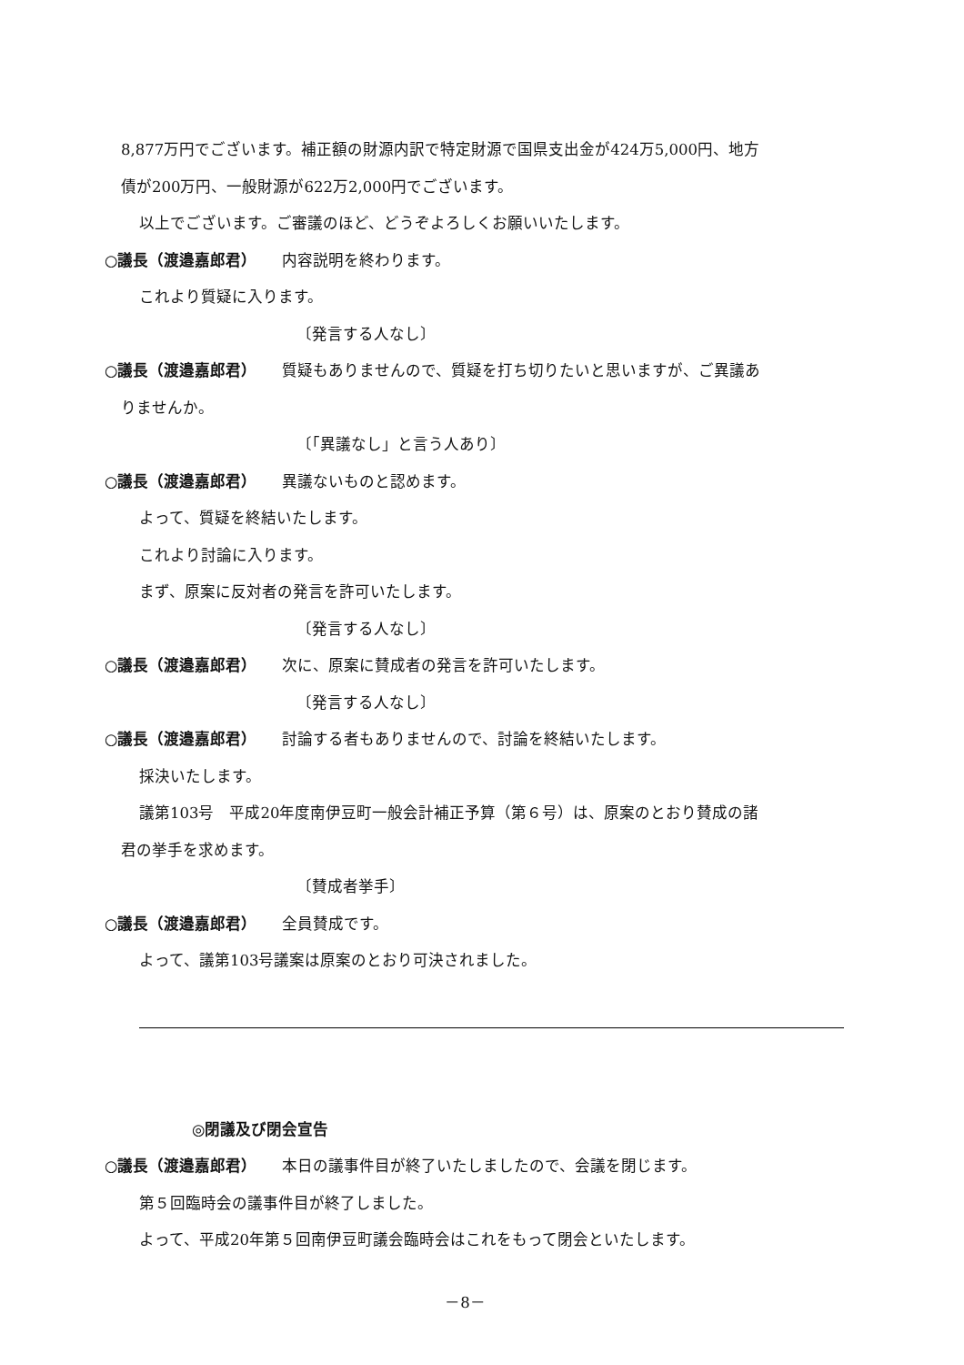8,877万円でございます。補正額の財源内訳で特定財源で国県支出金が424万5,000円、地方
債が200万円、一般財源が622万2,000円でございます。
以上でございます。ご審議のほど、どうぞよろしくお願いいたします。
○議長（渡邉嘉郎君） 内容説明を終わります。
これより質疑に入ります。
〔発言する人なし〕
○議長（渡邉嘉郎君） 質疑もありませんので、質疑を打ち切りたいと思いますが、ご異議あ
りませんか。
〔「異議なし」と言う人あり〕
○議長（渡邉嘉郎君） 異議ないものと認めます。
よって、質疑を終結いたします。
これより討論に入ります。
まず、原案に反対者の発言を許可いたします。
〔発言する人なし〕
○議長（渡邉嘉郎君） 次に、原案に賛成者の発言を許可いたします。
〔発言する人なし〕
○議長（渡邉嘉郎君） 討論する者もありませんので、討論を終結いたします。
採決いたします。
議第103号　平成20年度南伊豆町一般会計補正予算（第６号）は、原案のとおり賛成の諸
君の挙手を求めます。
〔賛成者挙手〕
○議長（渡邉嘉郎君） 全員賛成です。
よって、議第103号議案は原案のとおり可決されました。
◎閉議及び閉会宣告
○議長（渡邉嘉郎君） 本日の議事件目が終了いたしましたので、会議を閉じます。
第５回臨時会の議事件目が終了しました。
よって、平成20年第５回南伊豆町議会臨時会はこれをもって閉会といたします。
－8－